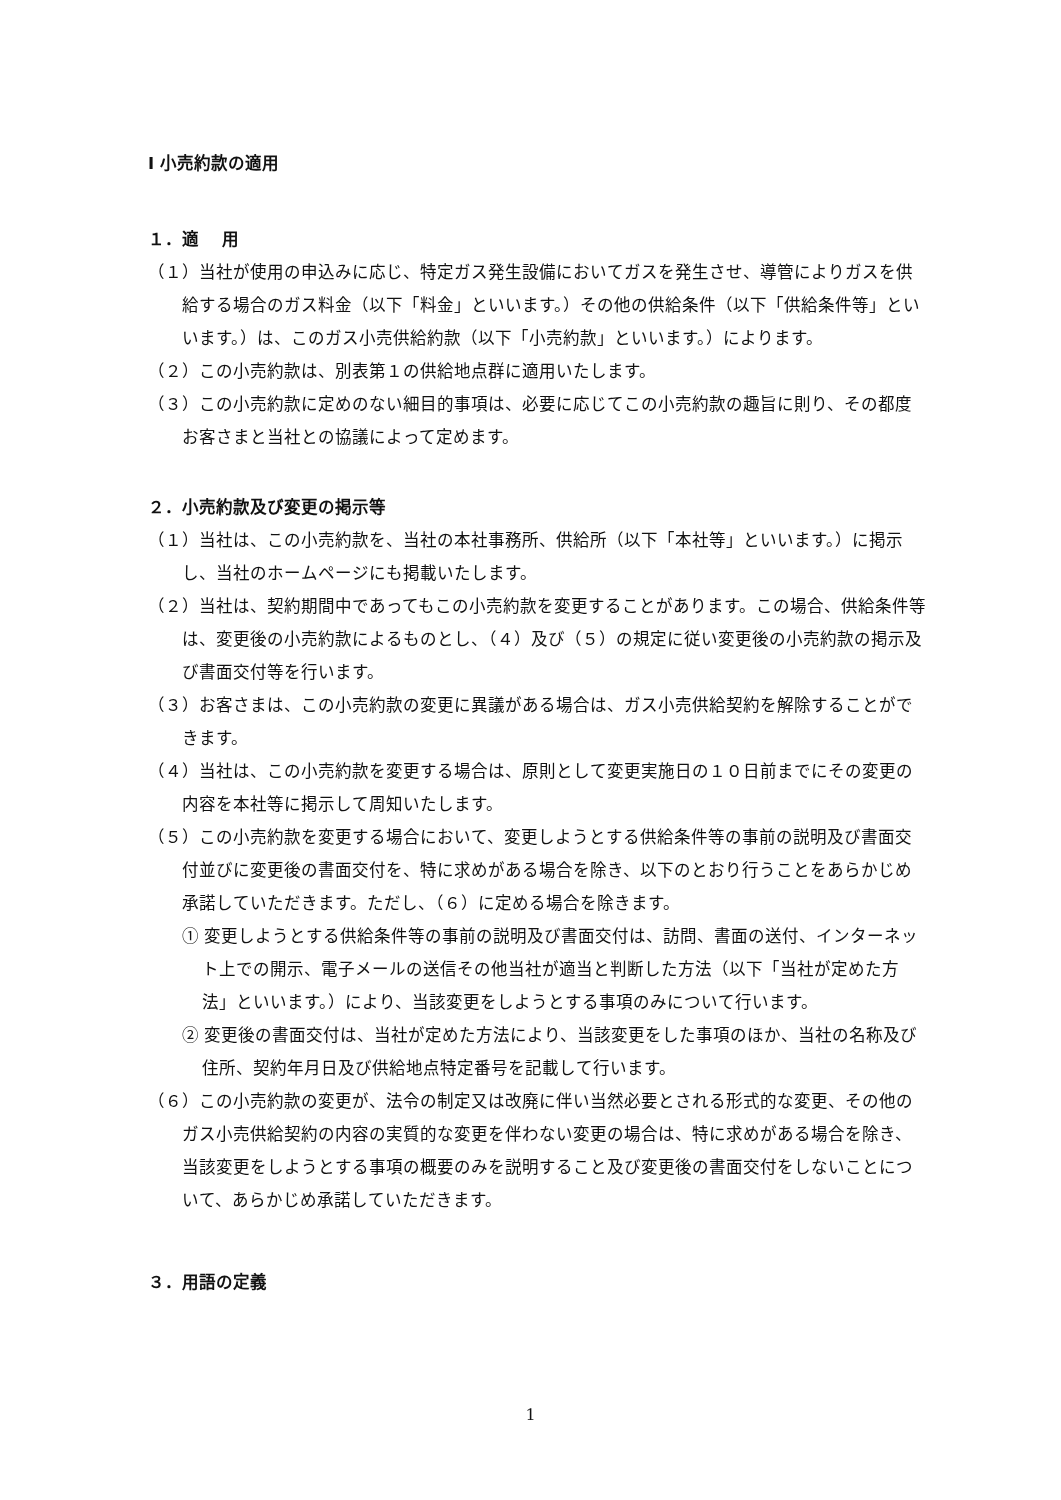Ⅰ 小売約款の適用
１．適　 用
（１）当社が使用の申込みに応じ、特定ガス発生設備においてガスを発生させ、導管によりガスを供給する場合のガス料金（以下「料金」といいます。）その他の供給条件（以下「供給条件等」といいます。）は、このガス小売供給約款（以下「小売約款」といいます。）によります。
（２）この小売約款は、別表第１の供給地点群に適用いたします。
（３）この小売約款に定めのない細目的事項は、必要に応じてこの小売約款の趣旨に則り、その都度お客さまと当社との協議によって定めます。
２．小売約款及び変更の掲示等
（１）当社は、この小売約款を、当社の本社事務所、供給所（以下「本社等」といいます。）に掲示し、当社のホームページにも掲載いたします。
（２）当社は、契約期間中であってもこの小売約款を変更することがあります。この場合、供給条件等は、変更後の小売約款によるものとし、（４）及び（５）の規定に従い変更後の小売約款の掲示及び書面交付等を行います。
（３）お客さまは、この小売約款の変更に異議がある場合は、ガス小売供給契約を解除することができます。
（４）当社は、この小売約款を変更する場合は、原則として変更実施日の１０日前までにその変更の内容を本社等に掲示して周知いたします。
（５）この小売約款を変更する場合において、変更しようとする供給条件等の事前の説明及び書面交付並びに変更後の書面交付を、特に求めがある場合を除き、以下のとおり行うことをあらかじめ承諾していただきます。ただし、（６）に定める場合を除きます。
① 変更しようとする供給条件等の事前の説明及び書面交付は、訪問、書面の送付、インターネット上での開示、電子メールの送信その他当社が適当と判断した方法（以下「当社が定めた方法」といいます。）により、当該変更をしようとする事項のみについて行います。
② 変更後の書面交付は、当社が定めた方法により、当該変更をした事項のほか、当社の名称及び住所、契約年月日及び供給地点特定番号を記載して行います。
（６）この小売約款の変更が、法令の制定又は改廃に伴い当然必要とされる形式的な変更、その他のガス小売供給契約の内容の実質的な変更を伴わない変更の場合は、特に求めがある場合を除き、当該変更をしようとする事項の概要のみを説明すること及び変更後の書面交付をしないことについて、あらかじめ承諾していただきます。
３．用語の定義
1